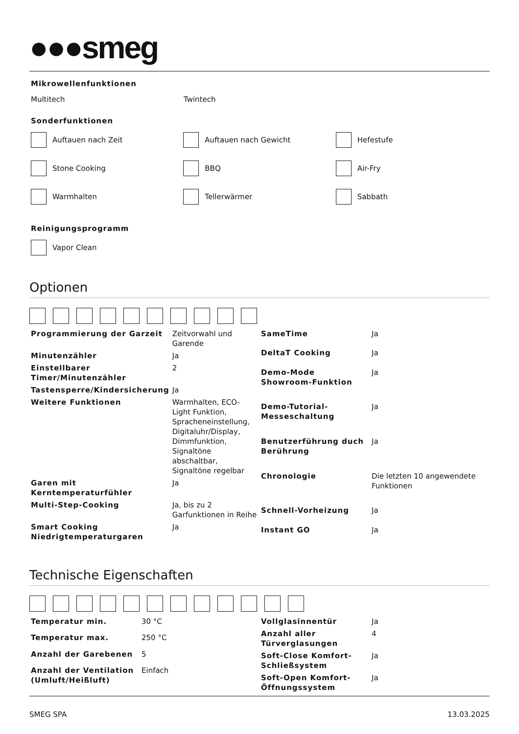●●●smeg
Mikrowellenfunktionen
Multitech Twintech
Sonderfunktionen
Auftauen nach Zeit Auftauen nach Gewicht Hefestufe
Stone Cooking BBQ Air-Fry
Warmhalten Tellerwärmer Sabbath
Reinigungsprogramm
Vapor Clean
Optionen
| Programmierung der Garzeit | Zeitvorwahl und Garende |
| Minutenzähler | Ja |
| Einstellbarer Timer/Minutenzähler | 2 |
| Tastensperre/Kindersicherung | Ja |
| Weitere Funktionen | Warmhalten, ECO-Light Funktion, Spracheneinstellung, Digitaluhr/Display, Dimmfunktion, Signaltöne abschaltbar, Signaltöne regelbar |
| Garen mit Kerntemperaturfühler | Ja |
| Multi-Step-Cooking | Ja, bis zu 2 Garfunktionen in Reihe |
| Smart Cooking Niedrigtemperaturgaren | Ja |
| SameTime | Ja |
| DeltaT Cooking | Ja |
| Demo-Mode Showroom-Funktion | Ja |
| Demo-Tutorial-Messeschaltung | Ja |
| Benutzerführung duch Berührung | Ja |
| Chronologie | Die letzten 10 angewendete Funktionen |
| Schnell-Vorheizung | Ja |
| Instant GO | Ja |
Technische Eigenschaften
| Temperatur min. | 30 °C |
| Temperatur max. | 250 °C |
| Anzahl der Garebenen | 5 |
| Anzahl der Ventilation (Umluft/Heißluft) | Einfach |
| Vollglasinnentür | Ja |
| Anzahl aller Türverglasungen | 4 |
| Soft-Close Komfort-Schließsystem | Ja |
| Soft-Open Komfort-Öffnungssystem | Ja |
SMEG SPA 13.03.2025